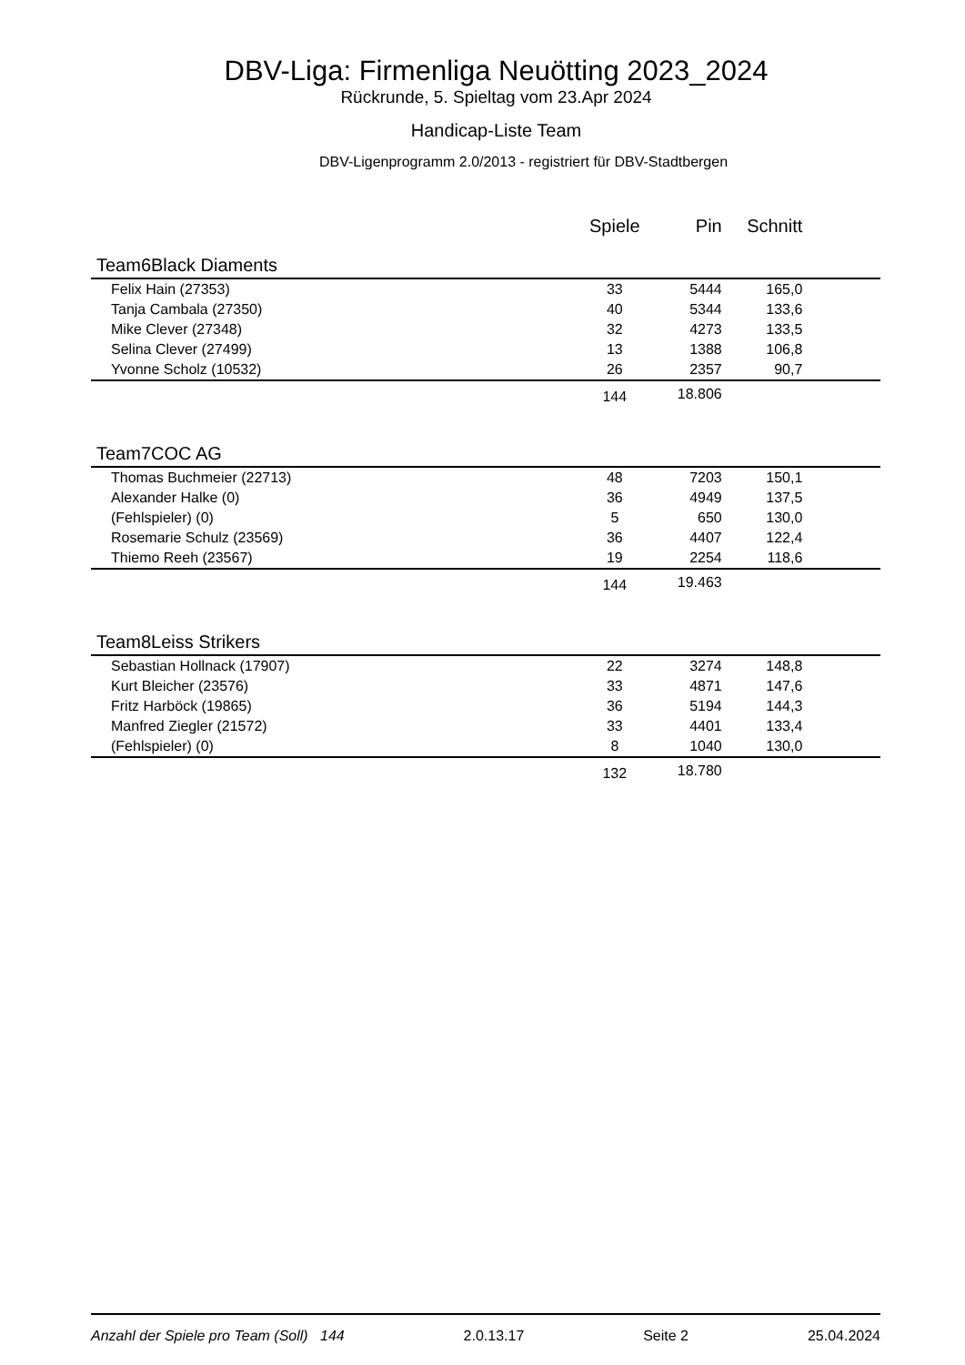DBV-Liga: Firmenliga Neuötting 2023_2024
Rückrunde, 5. Spieltag vom 23.Apr 2024
Handicap-Liste Team
DBV-Ligenprogramm 2.0/2013 - registriert für DBV-Stadtbergen
| | | Spiele | Pin | Schnitt | |
| --- | --- | --- | --- | --- | --- |
| Team6 | Black Diaments | | | | |
| Felix Hain (27353) | | 33 | 5444 | 165,0 | |
| Tanja Cambala (27350) | | 40 | 5344 | 133,6 | |
| Mike Clever (27348) | | 32 | 4273 | 133,5 | |
| Selina Clever (27499) | | 13 | 1388 | 106,8 | |
| Yvonne Scholz (10532) | | 26 | 2357 | 90,7 | |
| | | 144 | 18.806 | | |
| Team7 | COC AG | | | | |
| Thomas Buchmeier (22713) | | 48 | 7203 | 150,1 | |
| Alexander Halke (0) | | 36 | 4949 | 137,5 | |
| (Fehlspieler) (0) | | 5 | 650 | 130,0 | |
| Rosemarie Schulz (23569) | | 36 | 4407 | 122,4 | |
| Thiemo Reeh (23567) | | 19 | 2254 | 118,6 | |
| | | 144 | 19.463 | | |
| Team8 | Leiss Strikers | | | | |
| Sebastian Hollnack (17907) | | 22 | 3274 | 148,8 | |
| Kurt Bleicher (23576) | | 33 | 4871 | 147,6 | |
| Fritz Harböck (19865) | | 36 | 5194 | 144,3 | |
| Manfred Ziegler (21572) | | 33 | 4401 | 133,4 | |
| (Fehlspieler) (0) | | 8 | 1040 | 130,0 | |
| | | 132 | 18.780 | | |
Anzahl der Spiele pro Team (Soll) 144 2.0.13.17 Seite 2 25.04.2024